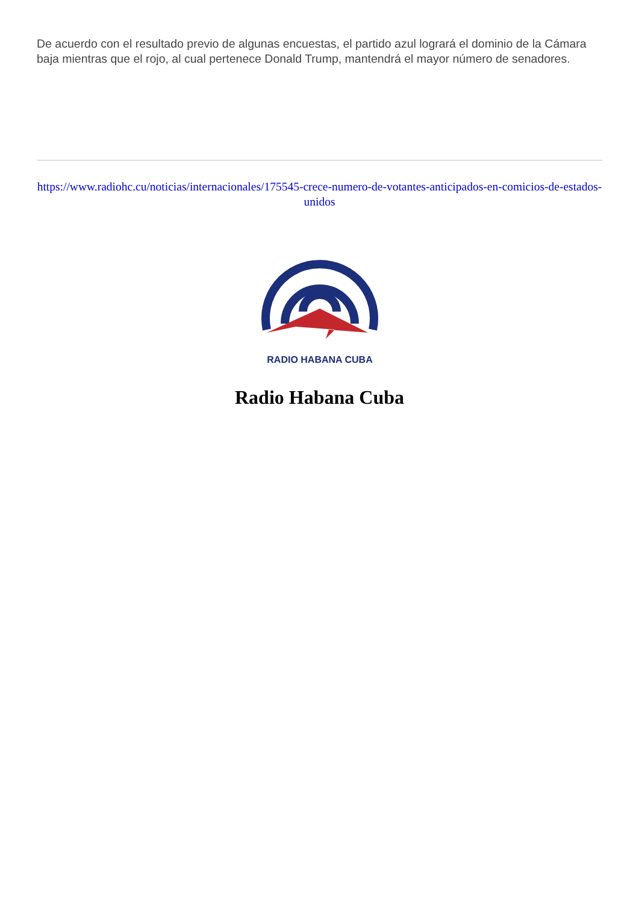De acuerdo con el resultado previo de algunas encuestas, el partido azul logrará el dominio de la Cámara baja mientras que el rojo, al cual pertenece Donald Trump, mantendrá el mayor número de senadores.
https://www.radiohc.cu/noticias/internacionales/175545-crece-numero-de-votantes-anticipados-en-comicios-de-estados-unidos
RADIO HABANA CUBA
Radio Habana Cuba